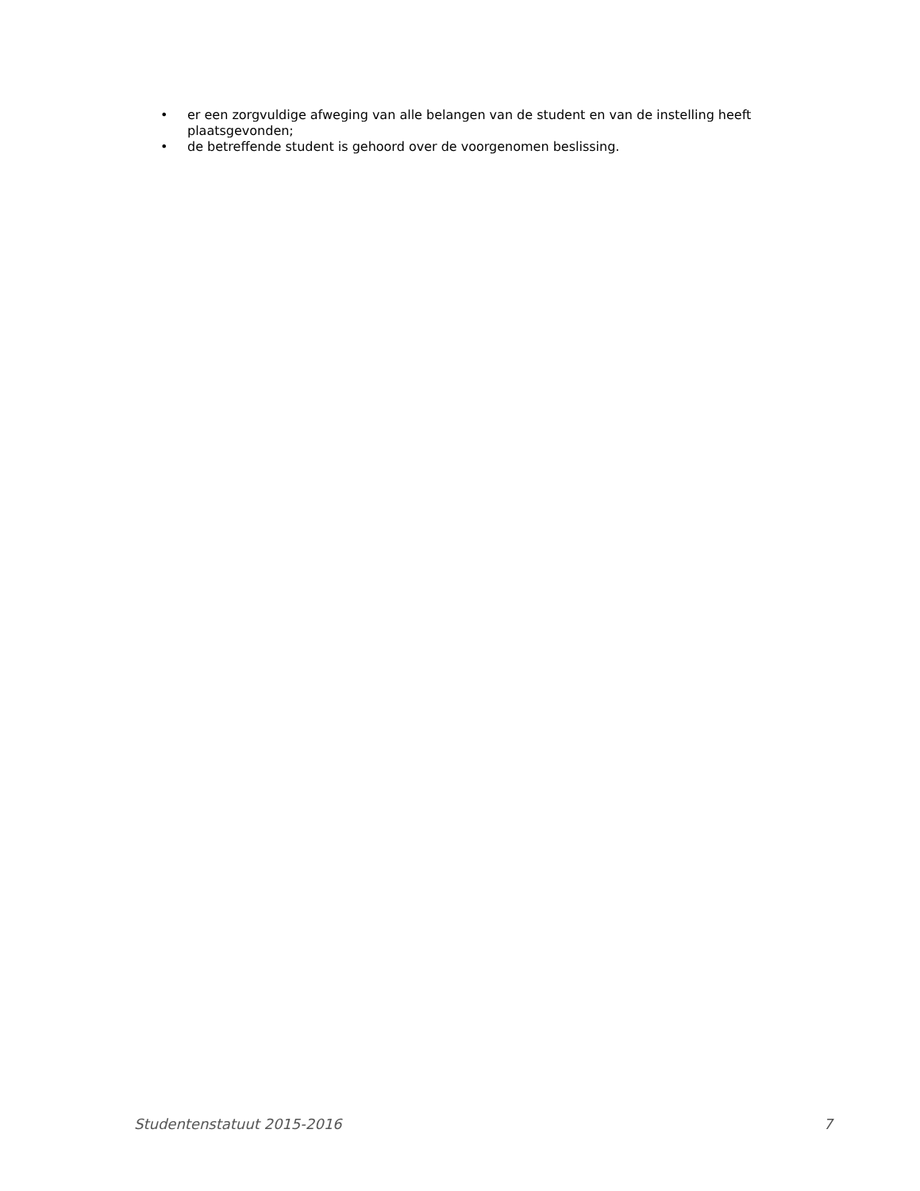• er een zorgvuldige afweging van alle belangen van de student en van de instelling heeft plaatsgevonden;
• de betreffende student is gehoord over de voorgenomen beslissing.
Studentenstatuut 2015-2016 7